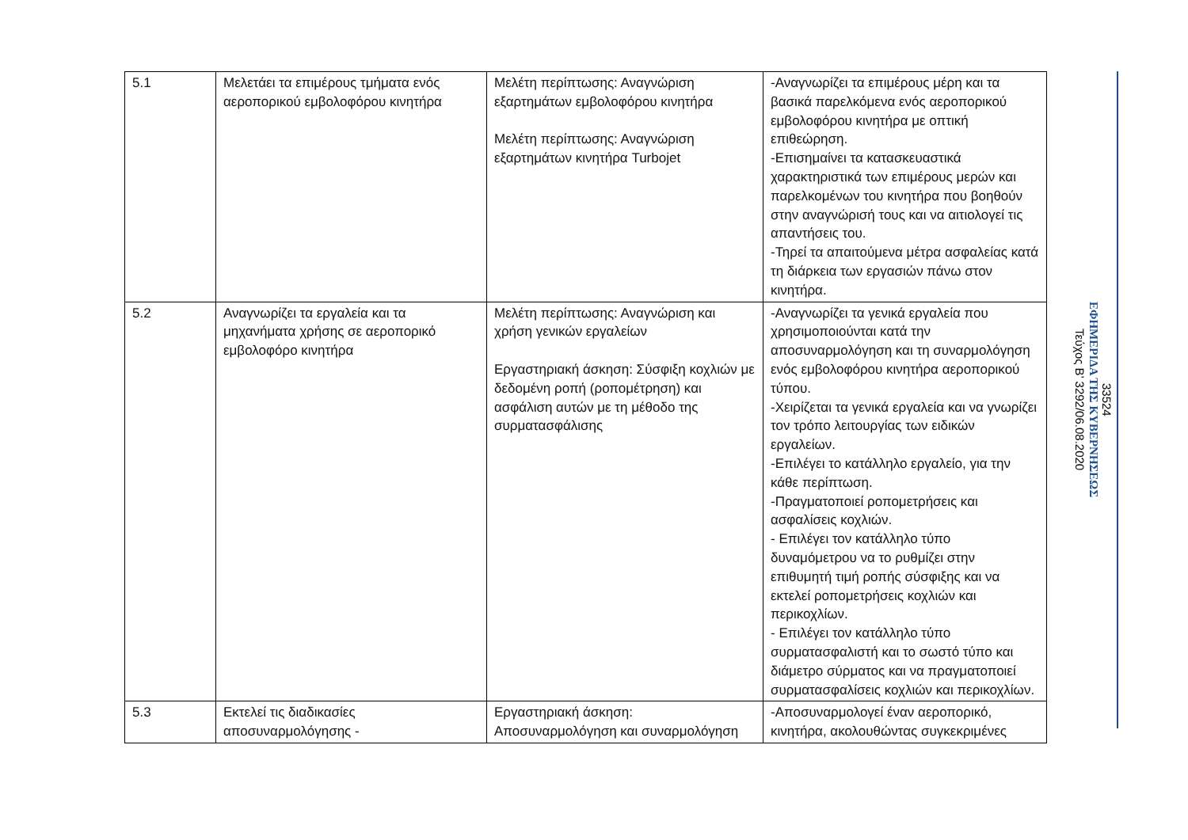| 5.1 | Μελετάει τα επιμέρους τμήματα ενός αεροπορικού εμβολοφόρου κινητήρα | Μελέτη περίπτωσης: Αναγνώριση εξαρτημάτων εμβολοφόρου κινητήρα Μελέτη περίπτωσης: Αναγνώριση εξαρτημάτων κινητήρα Turbojet | -Αναγνωρίζει τα επιμέρους μέρη και τα βασικά παρελκόμενα ενός αεροπορικού εμβολοφόρου κινητήρα με οπτική επιθεώρηση. -Επισημαίνει τα κατασκευαστικά χαρακτηριστικά των επιμέρους μερών και παρελκομένων του κινητήρα που βοηθούν στην αναγνώρισή τους και να αιτιολογεί τις απαντήσεις του. -Τηρεί τα απαιτούμενα μέτρα ασφαλείας κατά τη διάρκεια των εργασιών πάνω στον κινητήρα. |
| 5.2 | Αναγνωρίζει τα εργαλεία και τα μηχανήματα χρήσης σε αεροπορικό εμβολοφόρο κινητήρα | Μελέτη περίπτωσης: Αναγνώριση και χρήση γενικών εργαλείων Εργαστηριακή άσκηση: Σύσφιξη κοχλιών με δεδομένη ροπή (ροπομέτρηση) και ασφάλιση αυτών με τη μέθοδο της συρματασφάλισης | -Αναγνωρίζει τα γενικά εργαλεία που χρησιμοποιούνται κατά την αποσυναρμολόγηση και τη συναρμολόγηση ενός εμβολοφόρου κινητήρα αεροπορικού τύπου. -Χειρίζεται τα γενικά εργαλεία και να γνωρίζει τον τρόπο λειτουργίας των ειδικών εργαλείων. -Επιλέγει το κατάλληλο εργαλείο, για την κάθε περίπτωση. -Πραγματοποιεί ροπομετρήσεις και ασφαλίσεις κοχλιών. - Επιλέγει τον κατάλληλο τύπο δυναμόμετρου να το ρυθμίζει στην επιθυμητή τιμή ροπής σύσφιξης και να εκτελεί ροπομετρήσεις κοχλιών και περικοχλίων. - Επιλέγει τον κατάλληλο τύπο συρματασφαλιστή και το σωστό τύπο και διάμετρο σύρματος και να πραγματοποιεί συρματασφαλίσεις κοχλιών και περικοχλίων. |
| 5.3 | Εκτελεί τις διαδικασίες αποσυναρμολόγησης - | Εργαστηριακή άσκηση: Αποσυναρμολόγηση και συναρμολόγηση | -Αποσυναρμολογεί έναν αεροπορικό, κινητήρα, ακολουθώντας συγκεκριμένες |
33524
ΕΦΗΜΕΡΙΔΑ ΤΗΣ ΚΥΒΕΡΝΗΣΕΩΣ
Τεύχος B’ 3292/06.08.2020